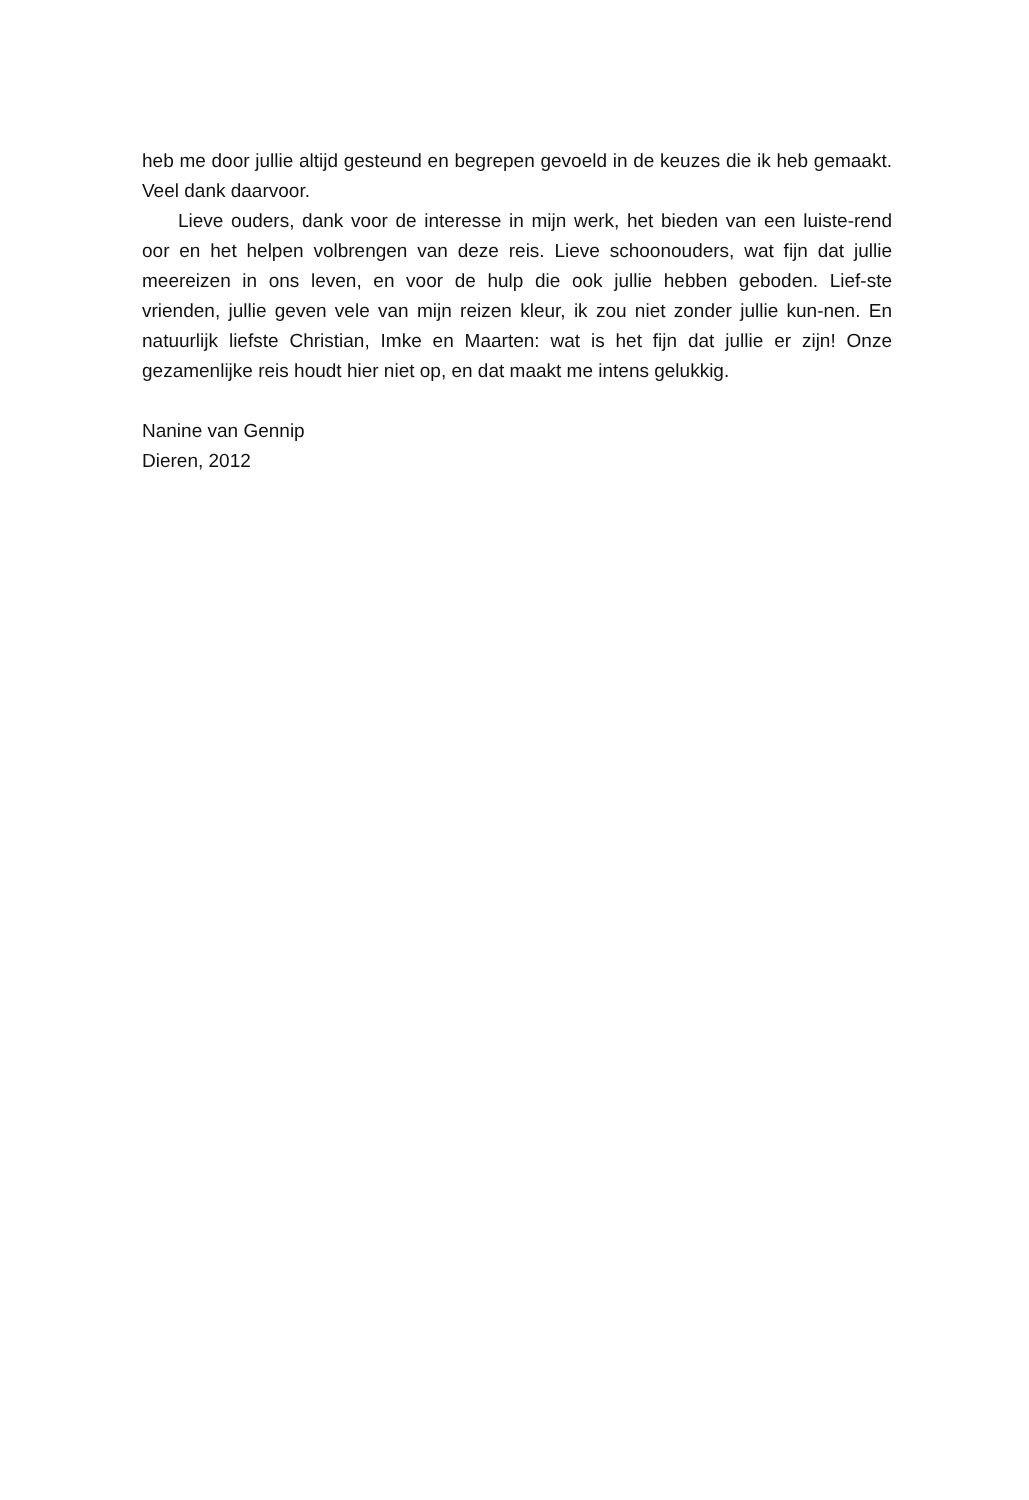heb me door jullie altijd gesteund en begrepen gevoeld in de keuzes die ik heb gemaakt. Veel dank daarvoor.
Lieve ouders, dank voor de interesse in mijn werk, het bieden van een luiste-rend oor en het helpen volbrengen van deze reis. Lieve schoonouders, wat fijn dat jullie meereizen in ons leven, en voor de hulp die ook jullie hebben geboden. Lief-ste vrienden, jullie geven vele van mijn reizen kleur, ik zou niet zonder jullie kun-nen. En natuurlijk liefste Christian, Imke en Maarten: wat is het fijn dat jullie er zijn! Onze gezamenlijke reis houdt hier niet op, en dat maakt me intens gelukkig.
Nanine van Gennip
Dieren, 2012